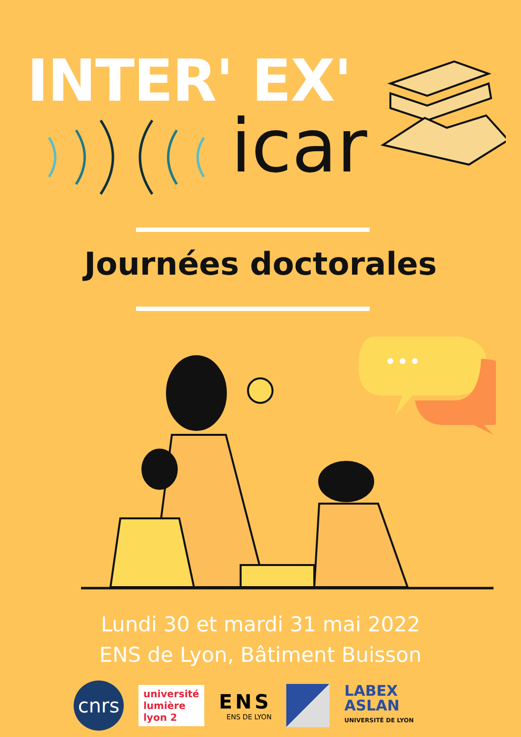INTER' EX'
icar
Journées doctorales
Lundi 30 et mardi 31 mai 2022
ENS de Lyon, Bâtiment Buisson
cnrs
université
lumière
lyon 2
ENS
ENS DE LYON
LABEX
ASLAN
UNIVERSITÉ DE LYON